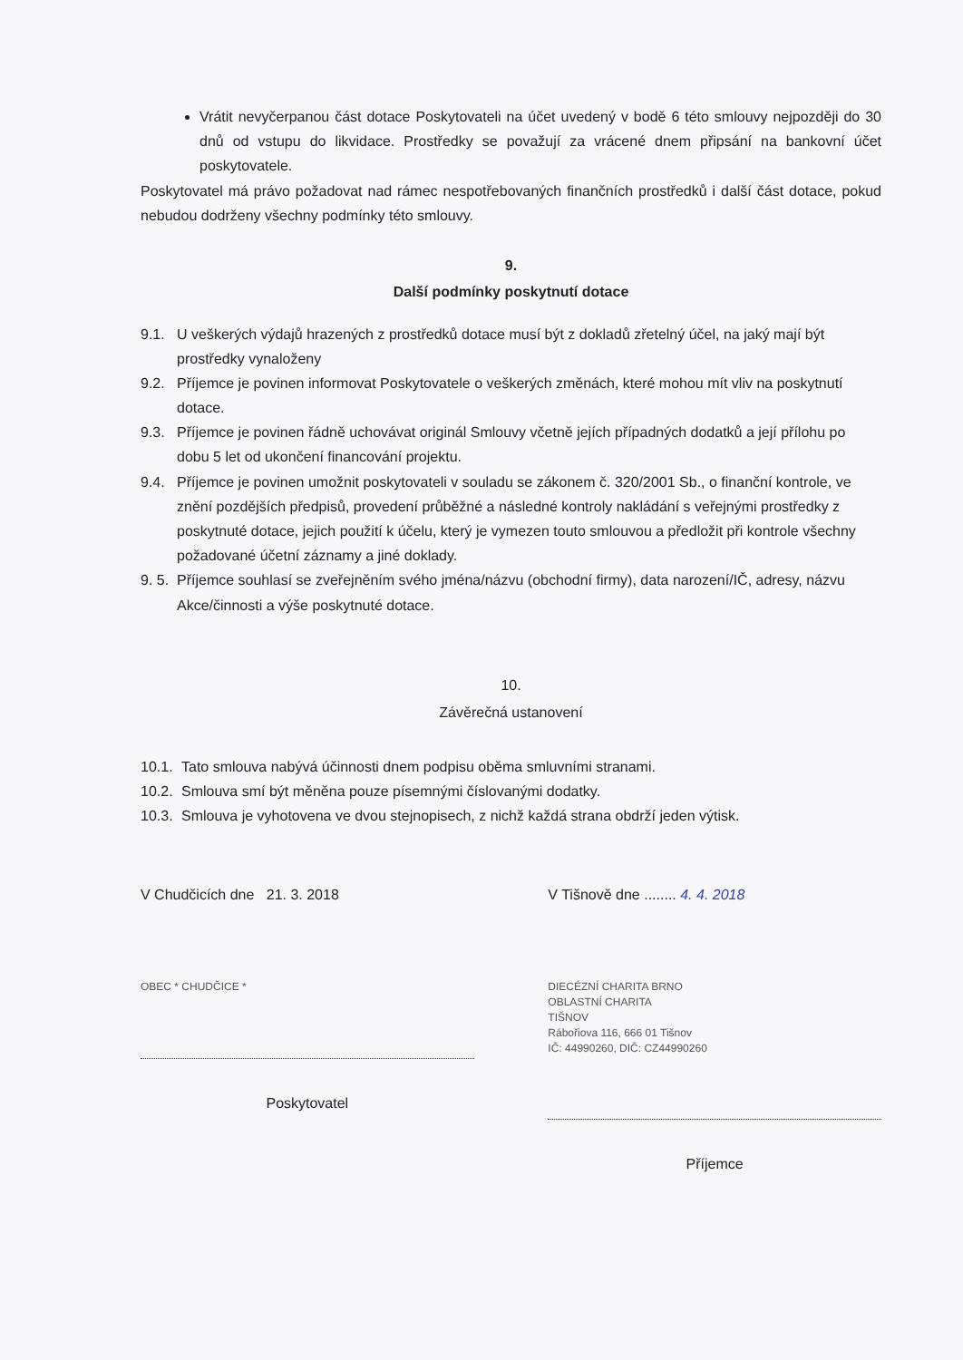Vrátit nevyčerpanou část dotace Poskytovateli na účet uvedený v bodě 6 této smlouvy nejpozději do 30 dnů od vstupu do likvidace. Prostředky se považují za vrácené dnem připsání na bankovní účet poskytovatele.
Poskytovatel má právo požadovat nad rámec nespotřebovaných finančních prostředků i další část dotace, pokud nebudou dodrženy všechny podmínky této smlouvy.
9.
Další podmínky poskytnutí dotace
9.1. U veškerých výdajů hrazených z prostředků dotace musí být z dokladů zřetelný účel, na jaký mají být prostředky vynaloženy
9.2. Příjemce je povinen informovat Poskytovatele o veškerých změnách, které mohou mít vliv na poskytnutí dotace.
9.3. Příjemce je povinen řádně uchovávat originál Smlouvy včetně jejích případných dodatků a její přílohu po dobu 5 let od ukončení financování projektu.
9.4. Příjemce je povinen umožnit poskytovateli v souladu se zákonem č. 320/2001 Sb., o finanční kontrole, ve znění pozdějších předpisů, provedení průběžné a následné kontroly nakládání s veřejnými prostředky z poskytnuté dotace, jejich použití k účelu, který je vymezen touto smlouvou a předložit při kontrole všechny požadované účetní záznamy a jiné doklady.
9. 5. Příjemce souhlasí se zveřejněním svého jména/názvu (obchodní firmy), data narození/IČ, adresy, názvu Akce/činnosti a výše poskytnuté dotace.
10.
Závěrečná ustanovení
10.1. Tato smlouva nabývá účinnosti dnem podpisu oběma smluvními stranami.
10.2. Smlouva smí být měněna pouze písemnými číslovanými dodatky.
10.3. Smlouva je vyhotovena ve dvou stejnopisech, z nichž každá strana obdrží jeden výtisk.
V Chudčicích dne 21. 3. 2018
OBEC * CHUDČICE *
Poskytovatel
V Tišnově dne ........ 4. 4. 2018
DIECÉZNÍ CHARITA BRNO
OBLASTNÍ CHARITA
TIŠNOV
Rábořiova 116, 666 01 Tišnov
IČ: 44990260, DIČ: CZ44990260
Příjemce